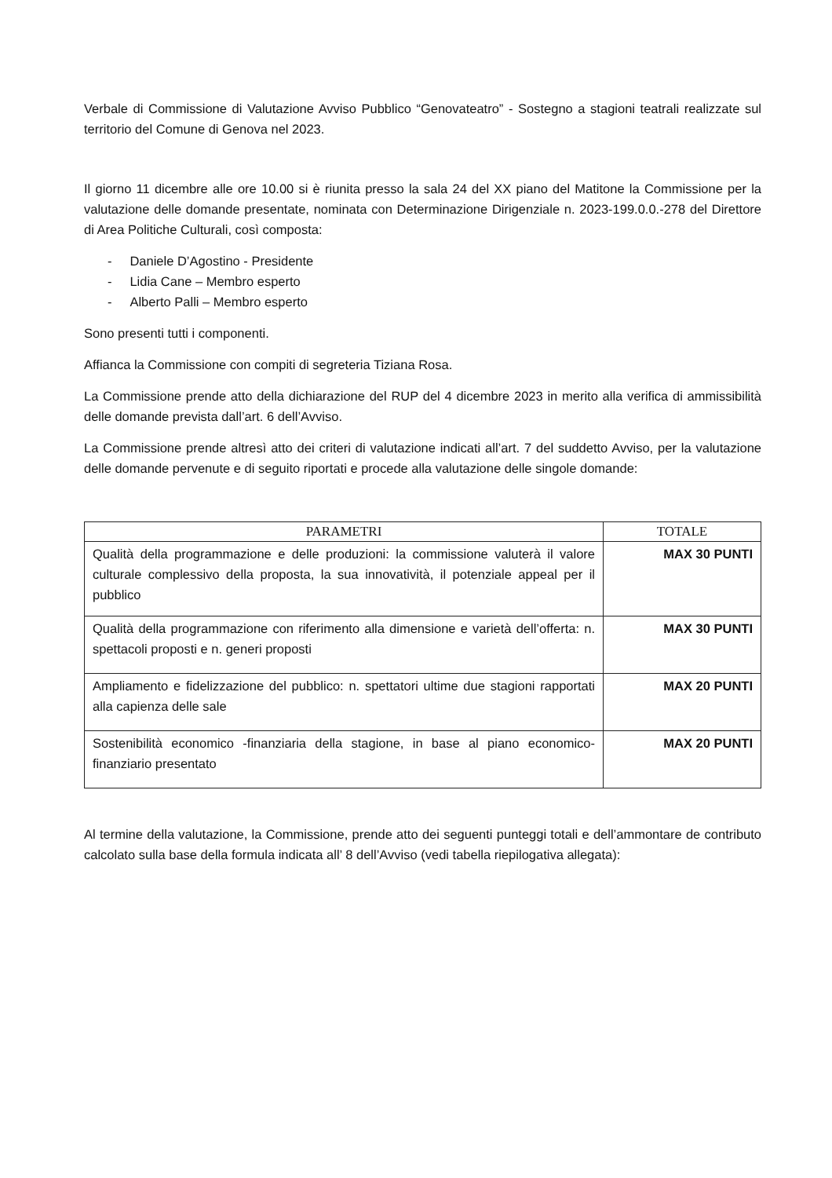Verbale di Commissione di Valutazione Avviso Pubblico “Genovateatro” - Sostegno a stagioni teatrali realizzate sul territorio del Comune di Genova nel 2023.
Il giorno 11 dicembre alle ore 10.00 si è riunita presso la sala 24 del XX piano del Matitone la Commissione per la valutazione delle domande presentate, nominata con Determinazione Dirigenziale n. 2023-199.0.0.-278 del Direttore di Area Politiche Culturali, così composta:
- Daniele D’Agostino - Presidente
- Lidia Cane – Membro esperto
- Alberto Palli – Membro esperto
Sono presenti tutti i componenti.
Affianca la Commissione con compiti di segreteria Tiziana Rosa.
La Commissione prende atto della dichiarazione del RUP del 4 dicembre 2023 in merito alla verifica di ammissibilità delle domande prevista dall’art. 6 dell’Avviso.
La Commissione prende altresì atto dei criteri di valutazione indicati all’art. 7 del suddetto Avviso, per la valutazione delle domande pervenute e di seguito riportati e procede alla valutazione delle singole domande:
| PARAMETRI | TOTALE |
| --- | --- |
| Qualità della programmazione e delle produzioni: la commissione valuterà il valore culturale complessivo della proposta, la sua innovatività, il potenziale appeal per il pubblico | MAX 30 PUNTI |
| Qualità della programmazione con riferimento alla dimensione e varietà dell’offerta: n. spettacoli proposti e n. generi proposti | MAX 30 PUNTI |
| Ampliamento e fidelizzazione del pubblico: n. spettatori ultime due stagioni rapportati alla capienza delle sale | MAX 20 PUNTI |
| Sostenibilità economico -finanziaria della stagione, in base al piano economico-finanziario presentato | MAX 20 PUNTI |
Al termine della valutazione, la Commissione, prende atto dei seguenti punteggi totali e dell’ammontare de contributo calcolato sulla base della formula indicata all’ 8 dell’Avviso (vedi tabella riepilogativa allegata):